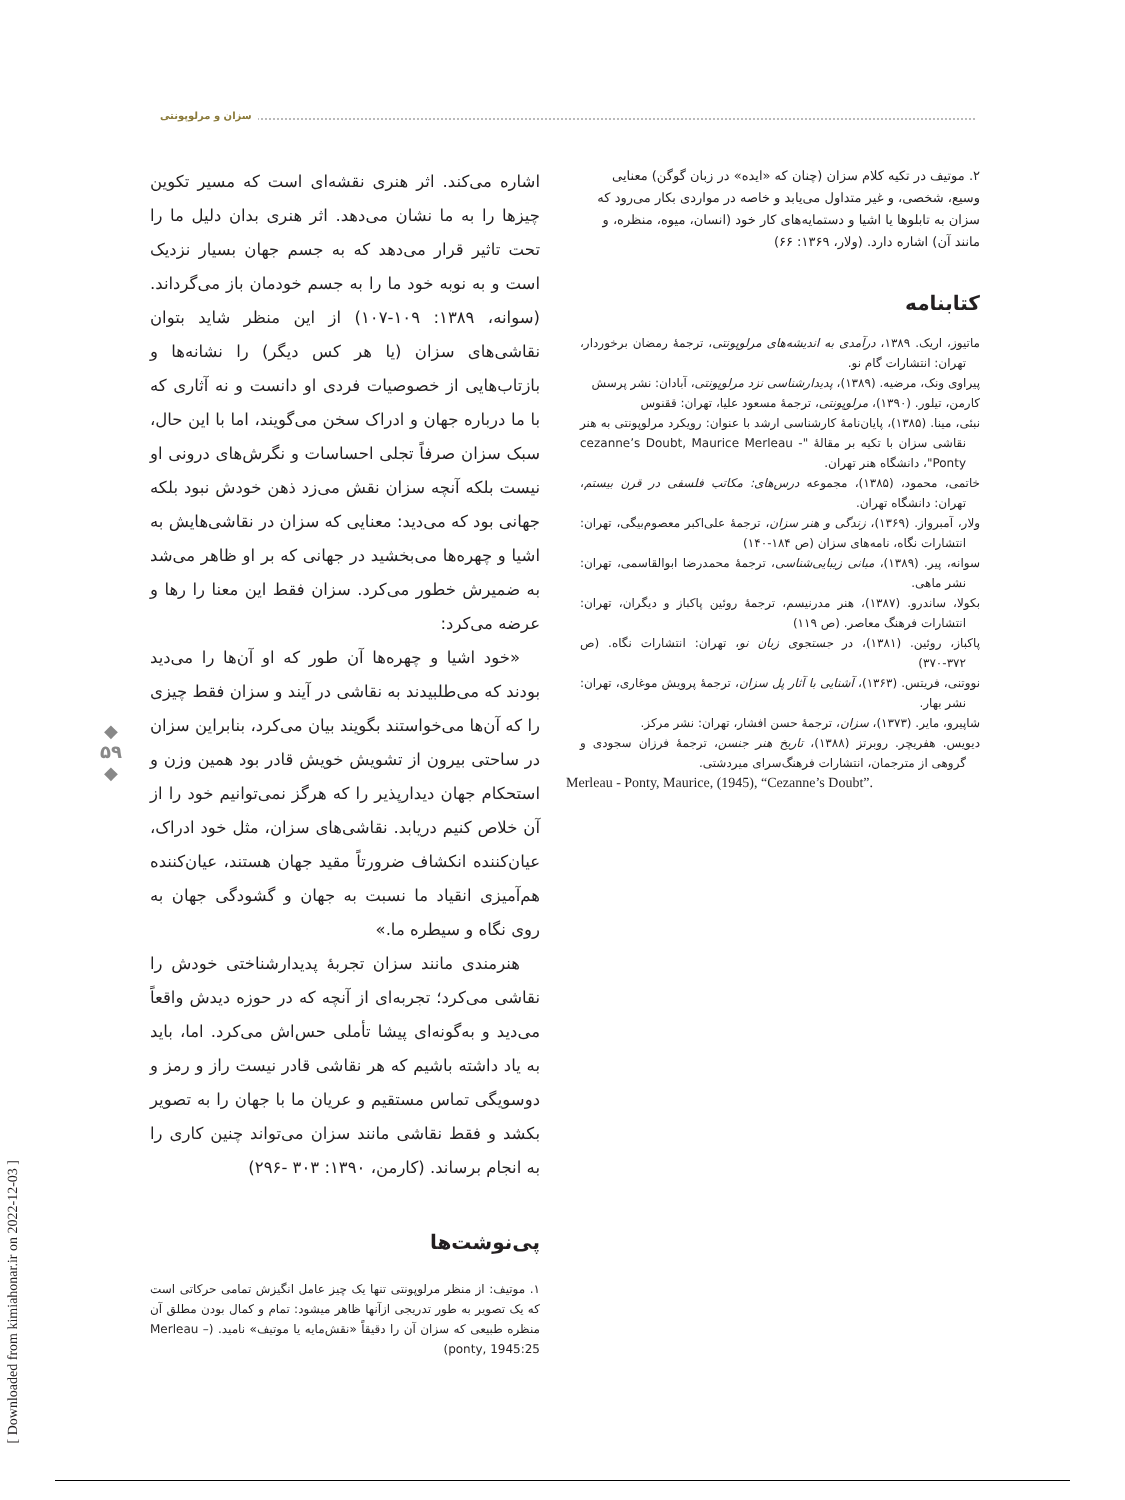سزان و مرلوپونتی
اشاره می‌کند. اثر هنری نقشه‌ای است که مسیر تکوین چیزها را به ما نشان می‌دهد. اثر هنری بدان دلیل ما را تحت تاثیر قرار می‌دهد که به جسم جهان بسیار نزدیک است و به نوبه خود ما را به جسم خودمان باز می‌گرداند. (سوانه، ۱۳۸۹: ۱۰۹-۱۰۷) از این منظر شاید بتوان نقاشی‌های سزان (یا هر کس دیگر) را نشانه‌ها و بازتاب‌هایی از خصوصیات فردی او دانست و نه آثاری که با ما درباره جهان و ادراک سخن می‌گویند، اما با این حال، سبک سزان صرفاً تجلی احساسات و نگرش‌های درونی او نیست بلکه آنچه سزان نقش می‌زد ذهن خودش نبود بلکه جهانی بود که می‌دید: معنایی که سزان در نقاشی‌هایش به اشیا و چهره‌ها می‌بخشید در جهانی که بر او ظاهر می‌شد به ضمیرش خطور می‌کرد. سزان فقط این معنا را رها و عرضه می‌کرد:
«خود اشیا و چهره‌ها آن طور که او آن‌ها را می‌دید بودند که می‌طلبیدند به نقاشی در آیند و سزان فقط چیزی را که آن‌ها می‌خواستند بگویند بیان می‌کرد، بنابراین سزان در ساحتی بیرون از تشویش خویش قادر بود همین وزن و استحکام جهان دیدارپذیر را که هرگز نمی‌توانیم خود را از آن خلاص کنیم دریابد. نقاشی‌های سزان، مثل خود ادراک، عیان‌کننده انکشاف ضرورتاً مقید جهان هستند، عیان‌کننده هم‌آمیزی انقیاد ما نسبت به جهان و گشودگی جهان به روی نگاه و سیطره ما.»
هنرمندی مانند سزان تجربهٔ پدیدارشناختی خودش را نقاشی می‌کرد؛ تجربه‌ای از آنچه که در حوزه دیدش واقعاً می‌دید و به‌گونه‌ای پیشا تأملی حس‌اش می‌کرد. اما، باید به یاد داشته باشیم که هر نقاشی قادر نیست راز و رمز و دوسویگی تماس مستقیم و عریان ما با جهان را به تصویر بکشد و فقط نقاشی مانند سزان می‌تواند چنین کاری را به انجام برساند. (کارمن، ۱۳۹۰: ۳۰۳ -۲۹۶)
پی‌نوشت‌ها
۱. موتیف: از منظر مرلوپونتی تنها یک چیز عامل انگیزش تمامی حرکاتی است که یک تصویر به طور تدریجی ازآنها ظاهر میشود: تمام و کمال بودن مطلق آن منظره طبیعی که سزان آن را دقیقاً «نقش‌مایه یا موتیف» نامید. (Merleau – ponty, 1945:25)
۲. موتیف در تکیه کلام سزان (چنان که «ایده» در زبان گوگن) معنایی وسیع، شخصی، و غیر متداول می‌یابد و خاصه در مواردی بکار می‌رود که سزان به تابلوها یا اشیا و دستمایه‌های کار خود (انسان، میوه، منظره، و مانند آن) اشاره دارد. (ولار، ۱۳۶۹: ۶۶)
کتابنامه
ماتیوز، اریک. ۱۳۸۹، درآمدی به اندیشه‌های مرلوپونتی، ترجمهٔ رمضان برخوردار، تهران: انتشارات گام نو.
پیراوی ونک، مرضیه. (۱۳۸۹)، پدیدارشناسی نزد مرلوپونتی، آبادان: نشر پرسش
کارمن، تیلور. (۱۳۹۰)، مرلوپونتی، ترجمهٔ مسعود علیا، تهران: ققنوس
نبئی، مینا. (۱۳۸۵)، پایان‌نامهٔ کارشناسی ارشد با عنوان: رویکرد مرلوپونتی به هنر نقاشی سزان با تکیه بر مقالهٔ "cezanne’s Doubt, Maurice Merleau - Ponty"، دانشگاه هنر تهران.
خاتمی، محمود، (۱۳۸۵)، مجموعه درس‌های: مکاتب فلسفی در قرن بیستم، تهران: دانشگاه تهران.
ولار، آمبرواز. (۱۳۶۹)، زندگی و هنر سزان، ترجمهٔ علی‌اکبر معصوم‌بیگی، تهران: انتشارات نگاه، نامه‌های سزان (ص ۱۸۴-۱۴۰)
سوانه، پیر. (۱۳۸۹)، مبانی زیبایی‌شناسی، ترجمهٔ محمدرضا ابوالقاسمی، تهران: نشر ماهی.
بکولا، ساندرو. (۱۳۸۷)، هنر مدرنیسم، ترجمهٔ روئین پاکباز و دیگران، تهران: انتشارات فرهنگ معاصر. (ص ۱۱۹)
پاکباز، روئین. (۱۳۸۱)، در جستجوی زبان نو، تهران: انتشارات نگاه. (ص ۳۷۲-۳۷۰)
نووتنی، فریتس. (۱۳۶۳)، آشنایی با آثار پل سزان، ترجمهٔ پرویش موغاری، تهران: نشر بهار.
شاپیرو، مایر. (۱۳۷۳)، سزان، ترجمهٔ حسن افشار، تهران: نشر مرکز.
دیویس. هفریچر. روبرتز (۱۳۸۸)، تاریخ هنر جنسن، ترجمهٔ فرزان سجودی و گروهی از مترجمان، انتشارات فرهنگ‌سرای میردشتی.
Merleau - Ponty, Maurice, (1945), “Cezanne’s Doubt”.
◆
۵۹
◆
[ Downloaded from kimiahonar.ir on 2022-12-03 ]